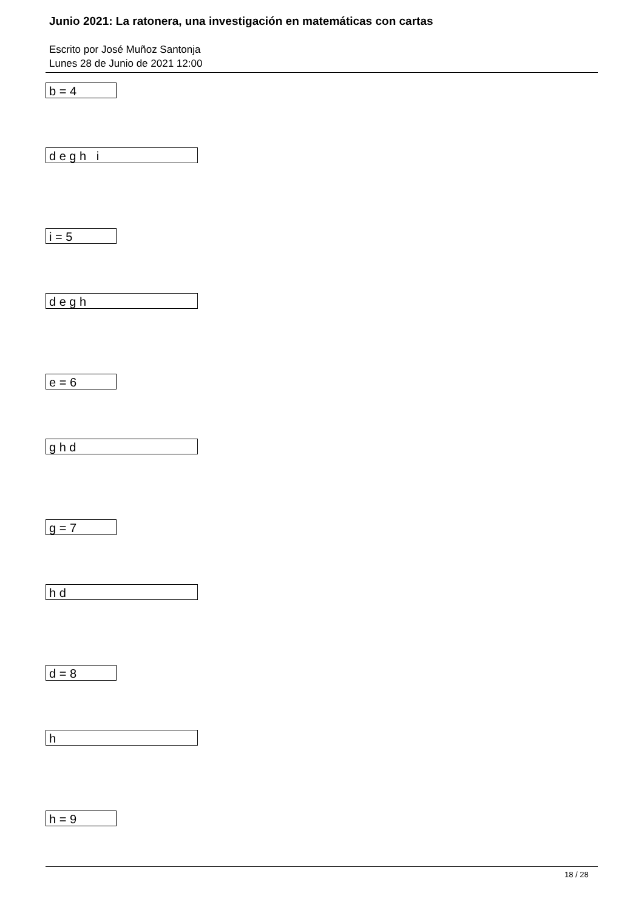Junio 2021: La ratonera, una investigación en matemáticas con cartas
Escrito por José Muñoz Santonja
Lunes 28 de Junio de 2021 12:00
b = 4
d e g h i
i = 5
d e g h
e = 6
g h d
g = 7
h d
d = 8
h
h = 9
18 / 28